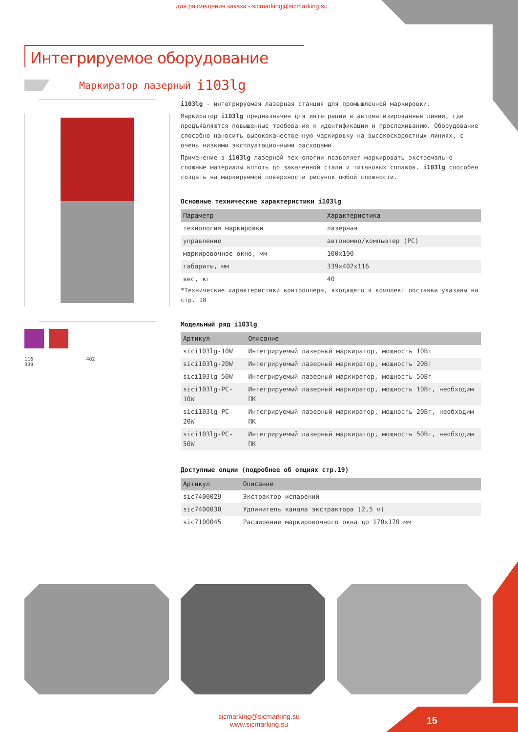для размещения заказа - sicmarking@sicmarking.su
Интегрируемое оборудование
Маркиратор лазерный i103lg
116 402
339
i103lg - интегрируемая лазерная станция для промышленной маркировки.
Маркиратор i103lg предназначен для интеграции в автоматизированные линии, где предъявляются повышенные требования к идентификации и прослеживанию. Оборудование способно наносить высококачественную маркировку на высокоскоростных линиях, с очень низкими эксплуатационными расходами.
Применение в i103lg лазерной технологии позволяет маркировать экстремально сложные материалы вплоть до закаленной стали и титановых сплавов. i103lg способен создать на маркируемой поверхности рисунок любой сложности.
Основные технические характеристики i103lg
| Параметр | Характеристика |
| --- | --- |
| технология маркировки | лазерная |
| управление | автономно/компьютер (PC) |
| маркировочное окно, мм | 100x100 |
| габариты, мм | 339x402x116 |
| вес, кг | 40 |
*Технические характеристики контроллера, входящего в комплект поставки указаны на стр. 18
Модельный ряд i103lg
| Артикул | Описание |
| --- | --- |
| sici103lg-10W | Интегрируемый лазерный маркиратор, мощность 10Вт |
| sici103lg-20W | Интегрируемый лазерный маркиратор, мощность 20Вт |
| sici103lg-50W | Интегрируемый лазерный маркиратор, мощность 50Вт |
| sici103lg-PC-10W | Интегрируемый лазерный маркиратор, мощность 10Вт, необходим ПК |
| sici103lg-PC-20W | Интегрируемый лазерный маркиратор, мощность 20Вт, необходим ПК |
| sici103lg-PC-50W | Интегрируемый лазерный маркиратор, мощность 50Вт, необходим ПК |
Доступные опции (подробнее об опциях стр.19)
| Артикул | Описание |
| --- | --- |
| sic7400029 | Экстрактор испарений |
| sic7400030 | Удлинитель канала экстрактора (2,5 м) |
| sic7100045 | Расширение маркировочного окна до 170x170 мм |
sicmarking@sicmarking.su
www.sicmarking.su
15